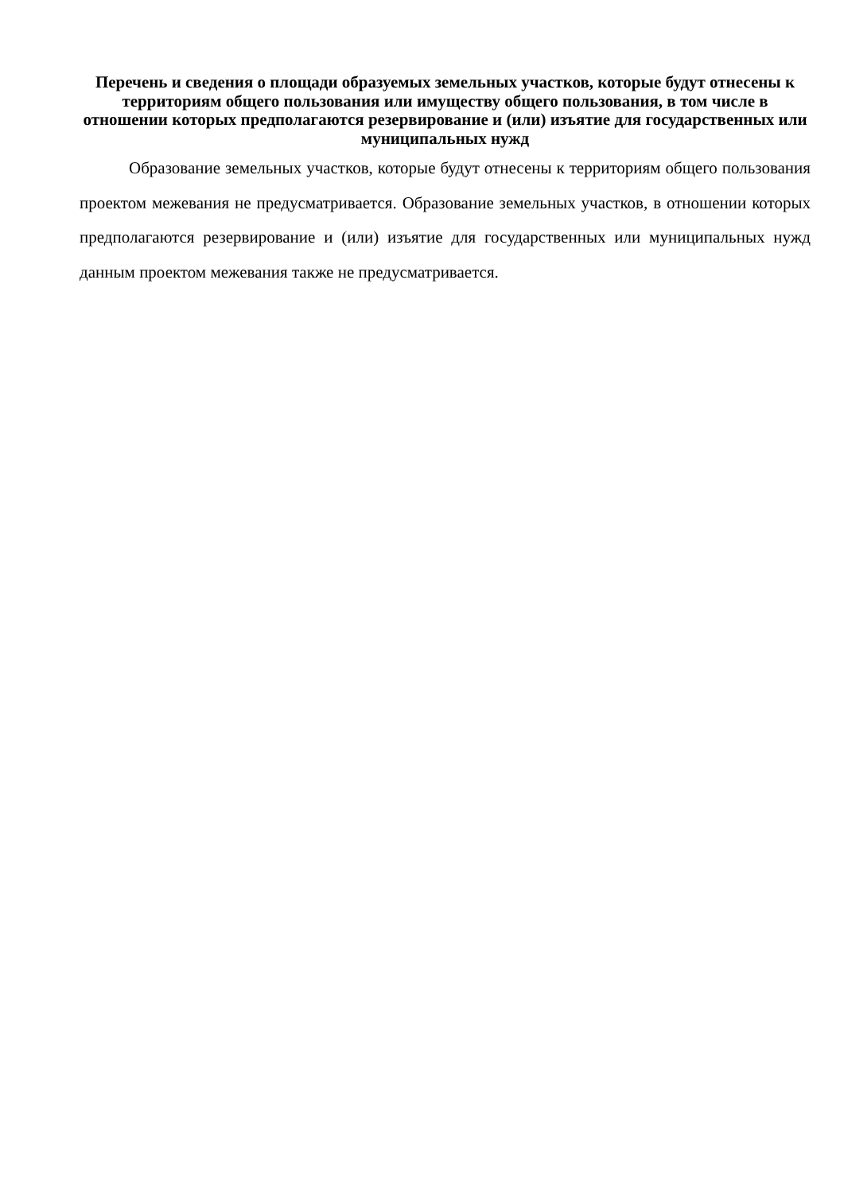Перечень и сведения о площади образуемых земельных участков, которые будут отнесены к территориям общего пользования или имуществу общего пользования, в том числе в отношении которых предполагаются резервирование и (или) изъятие для государственных или муниципальных нужд
Образование земельных участков, которые будут отнесены к территориям общего пользования проектом межевания не предусматривается. Образование земельных участков, в отношении которых предполагаются резервирование и (или) изъятие для государственных или муниципальных нужд данным проектом межевания также не предусматривается.